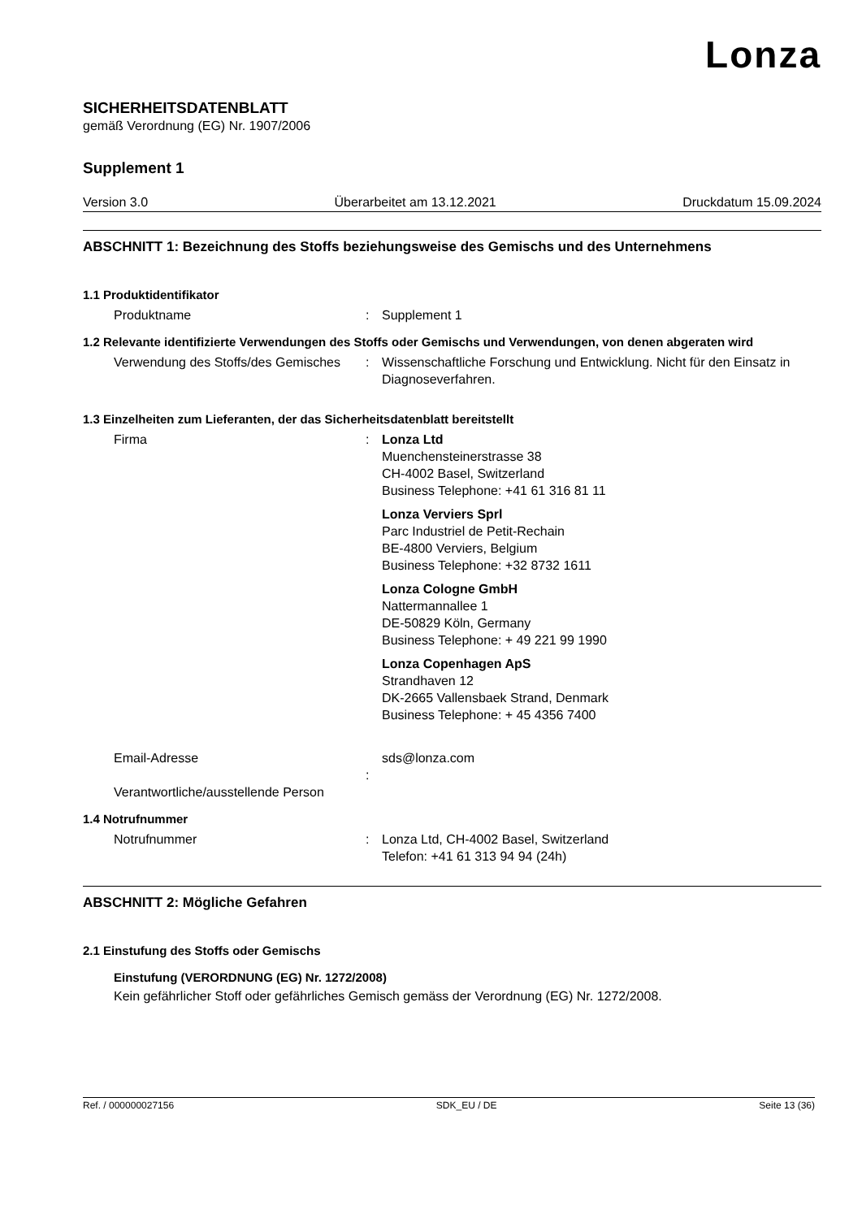Lonza
SICHERHEITSDATENBLATT
gemäß Verordnung (EG) Nr. 1907/2006
Supplement 1
Version 3.0 Überarbeitet am 13.12.2021 Druckdatum 15.09.2024
ABSCHNITT 1: Bezeichnung des Stoffs beziehungsweise des Gemischs und des Unternehmens
1.1 Produktidentifikator
Produktname : Supplement 1
1.2 Relevante identifizierte Verwendungen des Stoffs oder Gemischs und Verwendungen, von denen abgeraten wird
Verwendung des Stoffs/des Gemisches
: Wissenschaftliche Forschung und Entwicklung. Nicht für den Einsatz in Diagnoseverfahren.
1.3 Einzelheiten zum Lieferanten, der das Sicherheitsdatenblatt bereitstellt
Firma : Lonza Ltd
Muenchensteinerstrasse 38
CH-4002 Basel, Switzerland
Business Telephone: +41 61 316 81 11
Lonza Verviers Sprl
Parc Industriel de Petit-Rechain
BE-4800 Verviers, Belgium
Business Telephone: +32 8732 1611
Lonza Cologne GmbH
Nattermannallee 1
DE-50829 Köln, Germany
Business Telephone: + 49 221 99 1990
Lonza Copenhagen ApS
Strandhaven 12
DK-2665 Vallensbaek Strand, Denmark
Business Telephone: + 45 4356 7400
Email-Adresse
Verantwortliche/ausstellende Person
: sds@lonza.com
1.4 Notrufnummer
Notrufnummer : Lonza Ltd, CH-4002 Basel, Switzerland
Telefon: +41 61 313 94 94 (24h)
ABSCHNITT 2: Mögliche Gefahren
2.1 Einstufung des Stoffs oder Gemischs
Einstufung (VERORDNUNG (EG) Nr. 1272/2008)
Kein gefährlicher Stoff oder gefährliches Gemisch gemäss der Verordnung (EG) Nr. 1272/2008.
Ref. / 000000027156 SDK_EU / DE Seite 13 (36)